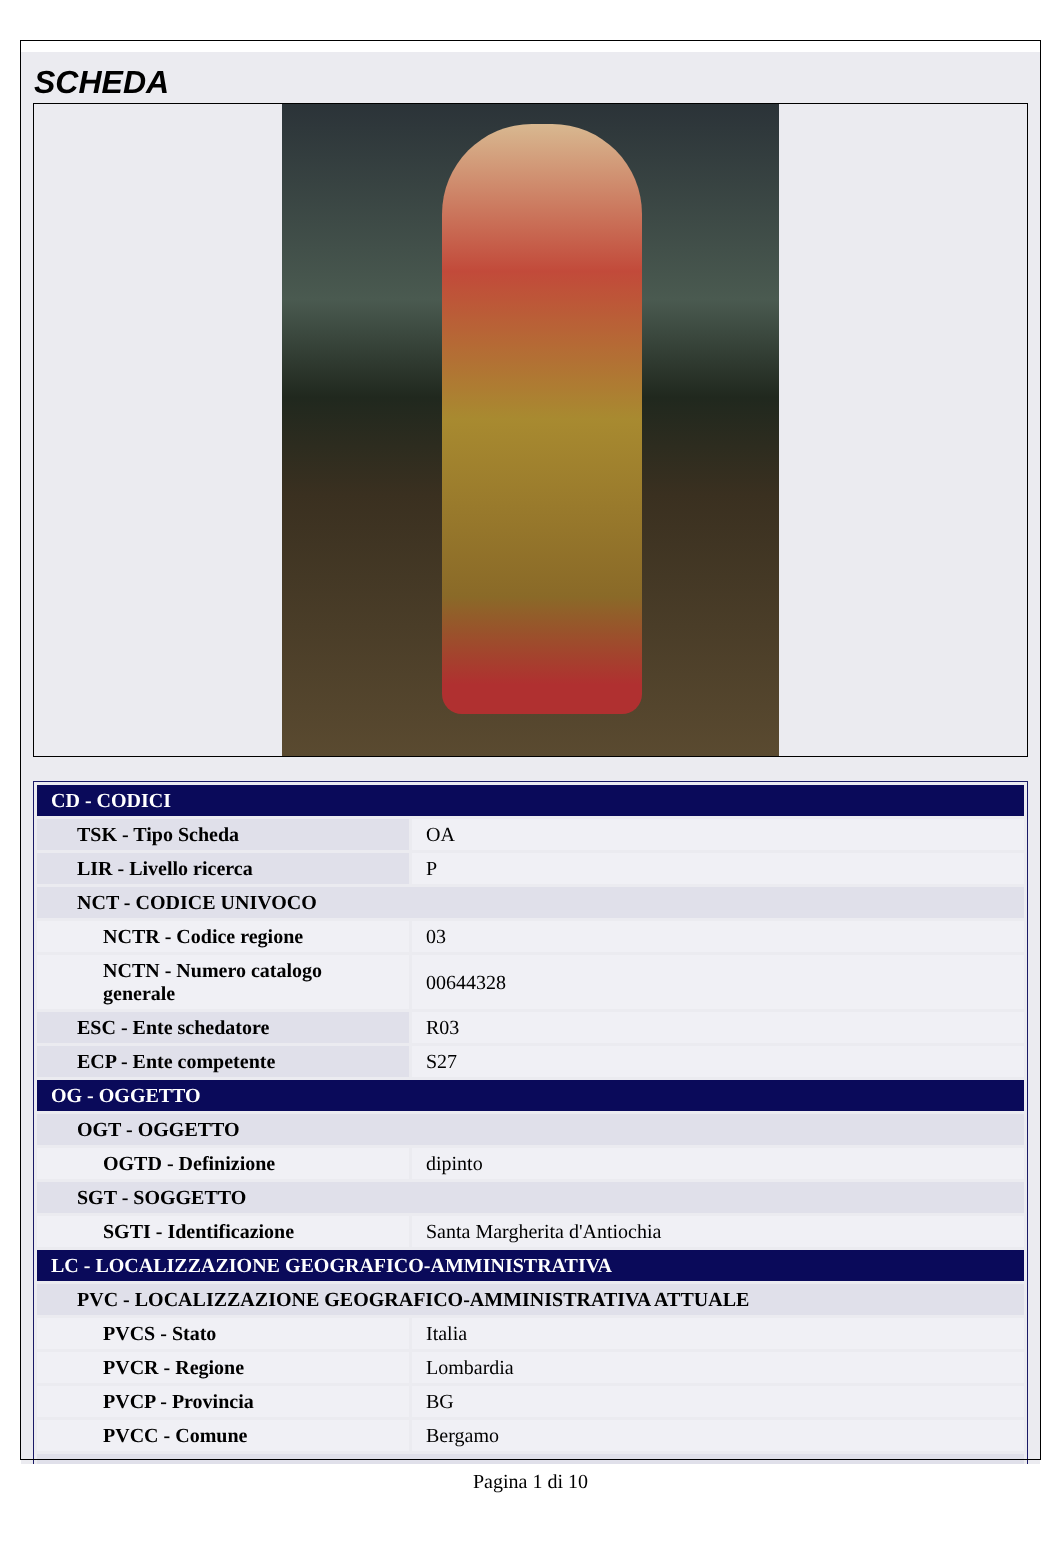SCHEDA
| CD - CODICI | |
| TSK - Tipo Scheda | OA |
| LIR - Livello ricerca | P |
| NCT - CODICE UNIVOCO | |
| NCTR - Codice regione | 03 |
| NCTN - Numero catalogo generale | 00644328 |
| ESC - Ente schedatore | R03 |
| ECP - Ente competente | S27 |
| OG - OGGETTO | |
| OGT - OGGETTO | |
| OGTD - Definizione | dipinto |
| SGT - SOGGETTO | |
| SGTI - Identificazione | Santa Margherita d'Antiochia |
| LC - LOCALIZZAZIONE GEOGRAFICO-AMMINISTRATIVA | |
| PVC - LOCALIZZAZIONE GEOGRAFICO-AMMINISTRATIVA ATTUALE | |
| PVCS - Stato | Italia |
| PVCR - Regione | Lombardia |
| PVCP - Provincia | BG |
| PVCC - Comune | Bergamo |
Pagina 1 di 10